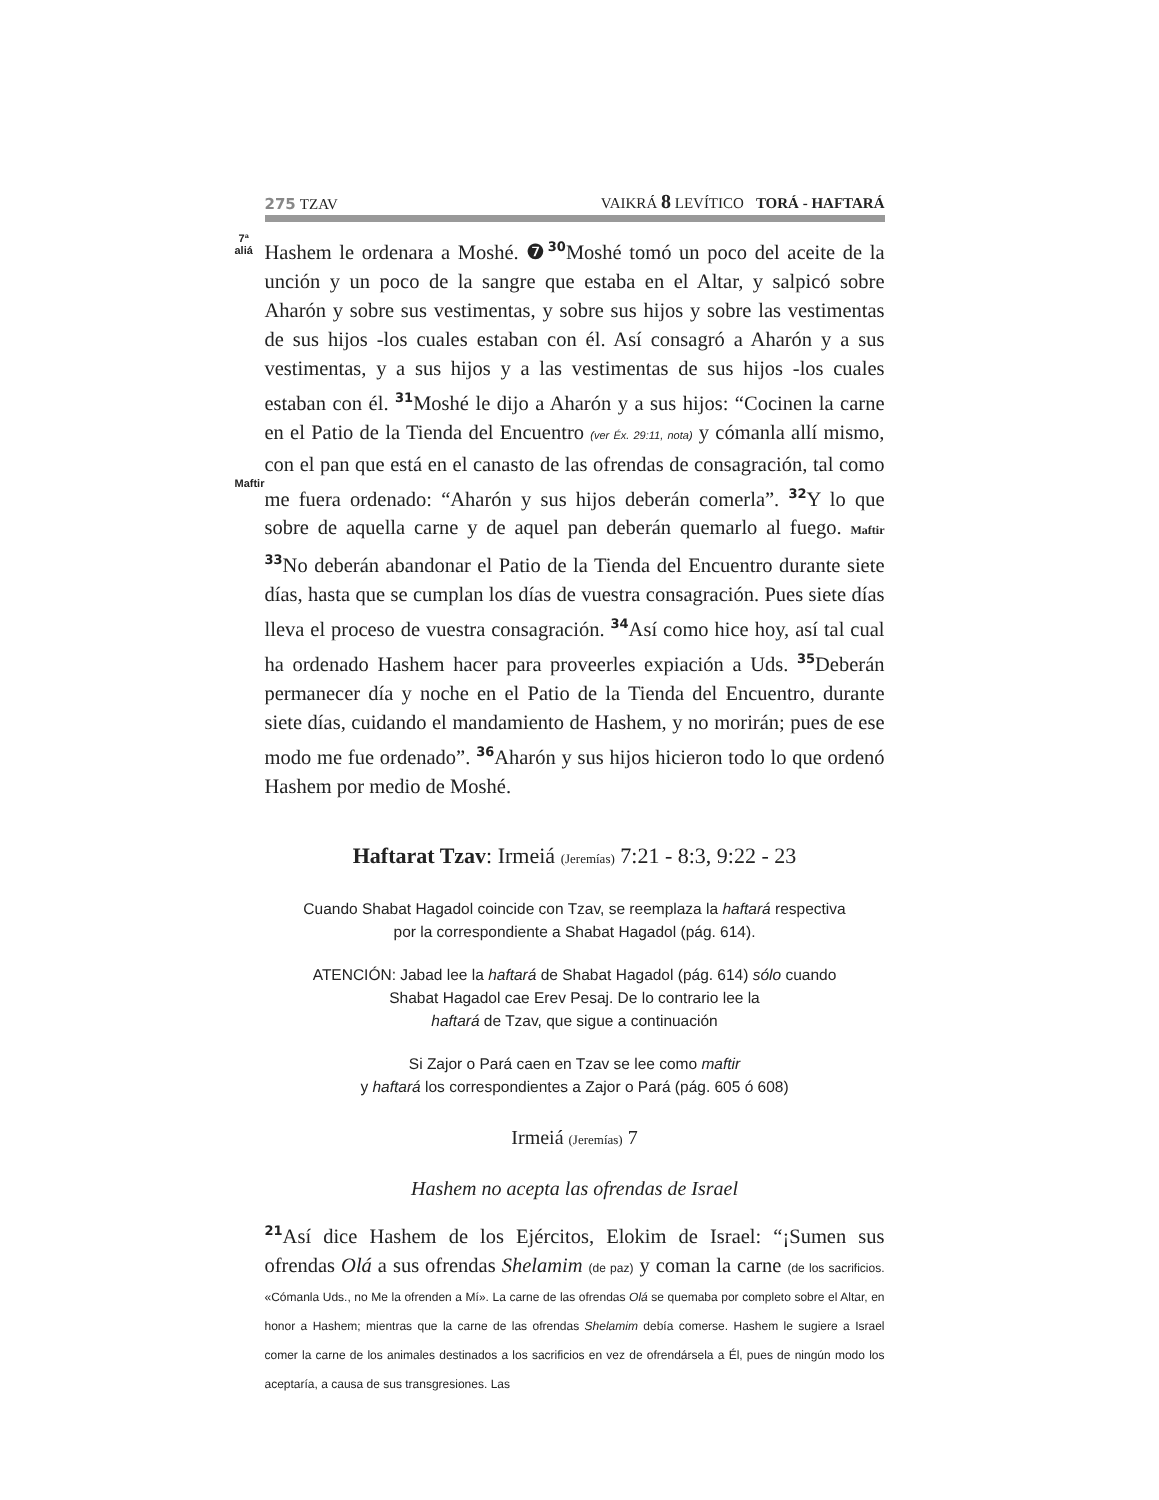275 TZAV
VAIKRÁ 8 LEVÍTICO TORÁ - HAFTARÁ
7ª
aliá
Maftir
Hashem le ordenara a Moshé. ❼30 Moshé tomó un poco del aceite de la unción y un poco de la sangre que estaba en el Altar, y salpicó sobre Aharón y sobre sus vestimentas, y sobre sus hijos y sobre las vestimentas de sus hijos -los cuales estaban con él. Así consagró a Aharón y a sus vestimentas, y a sus hijos y a las vestimentas de sus hijos -los cuales estaban con él. 31 Moshé le dijo a Aharón y a sus hijos: “Cocinen la carne en el Patio de la Tienda del Encuentro (ver Éx. 29:11, nota) y cómanla allí mismo, con el pan que está en el canasto de las ofrendas de consagración, tal como me fuera ordenado: “Aharón y sus hijos deberán comerla”. 32 Y lo que sobre de aquella carne y de aquel pan deberán quemarlo al fuego. Maftir 33 No deberán abandonar el Patio de la Tienda del Encuentro durante siete días, hasta que se cumplan los días de vuestra consagración. Pues siete días lleva el proceso de vuestra consagración. 34 Así como hice hoy, así tal cual ha ordenado Hashem hacer para proveerles expiación a Uds. 35 Deberán permanecer día y noche en el Patio de la Tienda del Encuentro, durante siete días, cuidando el mandamiento de Hashem, y no morirán; pues de ese modo me fue ordenado”. 36 Aharón y sus hijos hicieron todo lo que ordenó Hashem por medio de Moshé.
Haftarat Tzav: Irmeiá (Jeremías) 7:21 - 8:3, 9:22 - 23
Cuando Shabat Hagadol coincide con Tzav, se reemplaza la haftará respectiva
por la correspondiente a Shabat Hagadol (pág. 614).
ATENCIÓN: Jabad lee la haftará de Shabat Hagadol (pág. 614) sólo cuando
Shabat Hagadol cae Erev Pesaj. De lo contrario lee la
haftará de Tzav, que sigue a continuación
Si Zajor o Pará caen en Tzav se lee como maftir
y haftará los correspondientes a Zajor o Pará (pág. 605 ó 608)
Irmeiá (Jeremías) 7
Hashem no acepta las ofrendas de Israel
21 Así dice Hashem de los Ejércitos, Elokim de Israel: “¡Sumen sus ofrendas Olá a sus ofrendas Shelamim (de paz) y coman la carne (de los sacrificios. «Cómanla Uds., no Me la ofrenden a Mí». La carne de las ofrendas Olá se quemaba por completo sobre el Altar, en honor a Hashem; mientras que la carne de las ofrendas Shelamim debía comerse. Hashem le sugiere a Israel comer la carne de los animales destinados a los sacrificios en vez de ofrendársela a Él, pues de ningún modo los aceptaría, a causa de sus transgresiones. Las